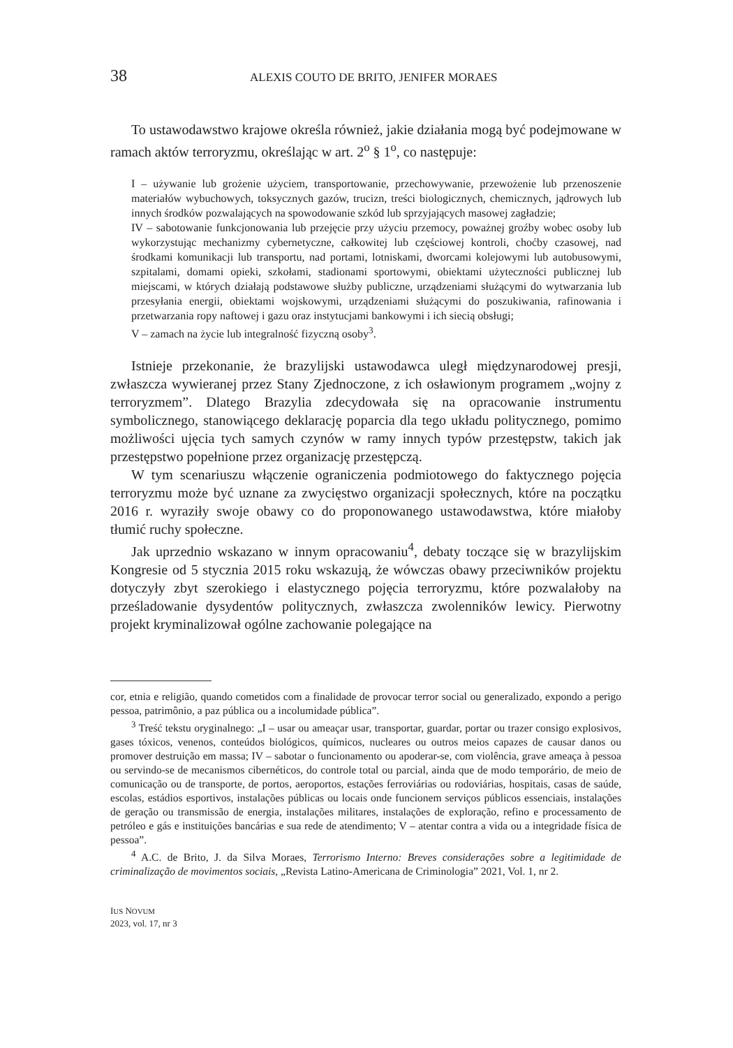38 ALEXIS COUTO DE BRITO, JENIFER MORAES
To ustawodawstwo krajowe określa również, jakie działania mogą być podejmowane w ramach aktów terroryzmu, określając w art. 2<sup>o</sup> § 1<sup>o</sup>, co następuje:
I – używanie lub grożenie użyciem, transportowanie, przechowywanie, przewożenie lub przenoszenie materiałów wybuchowych, toksycznych gazów, trucizn, treści biologicznych, chemicznych, jądrowych lub innych środków pozwalających na spowodowanie szkód lub sprzyjających masowej zagładzie;
IV – sabotowanie funkcjonowania lub przejęcie przy użyciu przemocy, poważnej groźby wobec osoby lub wykorzystując mechanizmy cybernetyczne, całkowitej lub częściowej kontroli, choćby czasowej, nad środkami komunikacji lub transportu, nad portami, lotniskami, dworcami kolejowymi lub autobusowymi, szpitalami, domami opieki, szkołami, stadionami sportowymi, obiektami użyteczności publicznej lub miejscami, w których działają podstawowe służby publiczne, urządzeniami służącymi do wytwarzania lub przesyłania energii, obiektami wojskowymi, urządzeniami służącymi do poszukiwania, rafinowania i przetwarzania ropy naftowej i gazu oraz instytucjami bankowymi i ich siecią obsługi;
V – zamach na życie lub integralność fizyczną osoby<sup>3</sup>.
Istnieje przekonanie, że brazylijski ustawodawca uległ międzynarodowej presji, zwłaszcza wywieranej przez Stany Zjednoczone, z ich osławionym programem „wojny z terroryzmem”. Dlatego Brazylia zdecydowała się na opracowanie instrumentu symbolicznego, stanowiącego deklarację poparcia dla tego układu politycznego, pomimo możliwości ujęcia tych samych czynów w ramy innych typów przestępstw, takich jak przestępstwo popełnione przez organizację przestępczą.
W tym scenariuszu włączenie ograniczenia podmiotowego do faktycznego pojęcia terroryzmu może być uznane za zwycięstwo organizacji społecznych, które na początku 2016 r. wyraziły swoje obawy co do proponowanego ustawodawstwa, które miałoby tłumić ruchy społeczne.
Jak uprzednio wskazano w innym opracowaniu<sup>4</sup>, debaty toczące się w brazylijskim Kongresie od 5 stycznia 2015 roku wskazują, że wówczas obawy przeciwników projektu dotyczyły zbyt szerokiego i elastycznego pojęcia terroryzmu, które pozwalałoby na prześladowanie dysydentów politycznych, zwłaszcza zwolenników lewicy. Pierwotny projekt kryminalizował ogólne zachowanie polegające na
cor, etnia e religião, quando cometidos com a finalidade de provocar terror social ou generalizado, expondo a perigo pessoa, patrimônio, a paz pública ou a incolumidade pública”.
<sup>3</sup> Treść tekstu oryginalnego: „I – usar ou ameaçar usar, transportar, guardar, portar ou trazer consigo explosivos, gases tóxicos, venenos, conteúdos biológicos, químicos, nucleares ou outros meios capazes de causar danos ou promover destruição em massa; IV – sabotar o funcionamento ou apoderar-se, com violência, grave ameaça à pessoa ou servindo-se de mecanismos cibernéticos, do controle total ou parcial, ainda que de modo temporário, de meio de comunicação ou de transporte, de portos, aeroportos, estações ferroviárias ou rodoviárias, hospitais, casas de saúde, escolas, estádios esportivos, instalações públicas ou locais onde funcionem serviços públicos essenciais, instalações de geração ou transmissão de energia, instalações militares, instalações de exploração, refino e processamento de petróleo e gás e instituições bancárias e sua rede de atendimento; V – atentar contra a vida ou a integridade física de pessoa”.
<sup>4</sup> A.C. de Brito, J. da Silva Moraes, Terrorismo Interno: Breves considerações sobre a legitimidade de criminalização de movimentos sociais, „Revista Latino-Americana de Criminologia” 2021, Vol. 1, nr 2.
IUS NOVUM
2023, vol. 17, nr 3